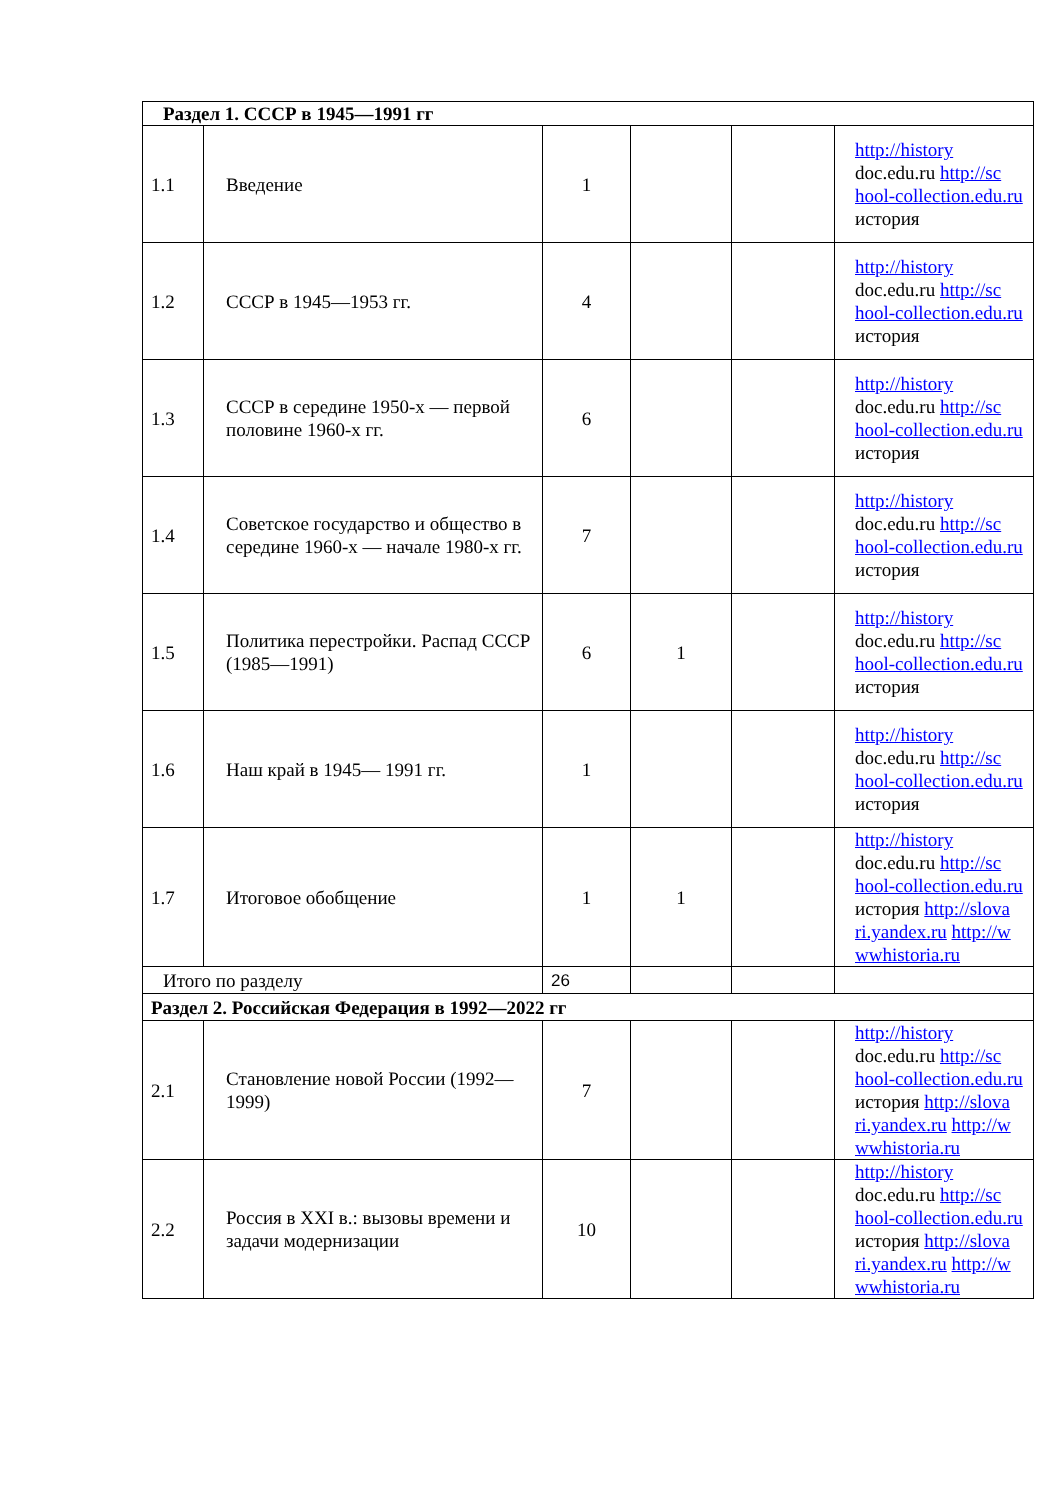| Раздел 1. СССР в 1945—1991 гг | | | | | |
| 1.1 | Введение | 1 | | | http://history doc.edu.ru http://sc hool-collection.edu.ru история |
| 1.2 | СССР в 1945—1953 гг. | 4 | | | http://history doc.edu.ru http://sc hool-collection.edu.ru история |
| 1.3 | СССР в середине 1950-х — первой половине 1960-х гг. | 6 | | | http://history doc.edu.ru http://sc hool-collection.edu.ru история |
| 1.4 | Советское государство и общество в середине 1960-х — начале 1980-х гг. | 7 | | | http://history doc.edu.ru http://sc hool-collection.edu.ru история |
| 1.5 | Политика перестройки. Распад СССР (1985—1991) | 6 | 1 | | http://history doc.edu.ru http://sc hool-collection.edu.ru история |
| 1.6 | Наш край в 1945— 1991 гг. | 1 | | | http://history doc.edu.ru http://sc hool-collection.edu.ru история |
| 1.7 | Итоговое обобщение | 1 | 1 | | http://history doc.edu.ru http://sc hool-collection.edu.ru история http://slova ri.yandex.ru http://w wwhistoria.ru |
| Итого по разделу | | 26 | | | |
| Раздел 2. Российская Федерация в 1992—2022 гг | | | | | |
| 2.1 | Становление новой России (1992—1999) | 7 | | | http://history doc.edu.ru http://sc hool-collection.edu.ru история http://slova ri.yandex.ru http://w wwhistoria.ru |
| 2.2 | Россия в XXI в.: вызовы времени и задачи модернизации | 10 | | | http://history doc.edu.ru http://sc hool-collection.edu.ru история http://slova ri.yandex.ru http://w wwhistoria.ru |